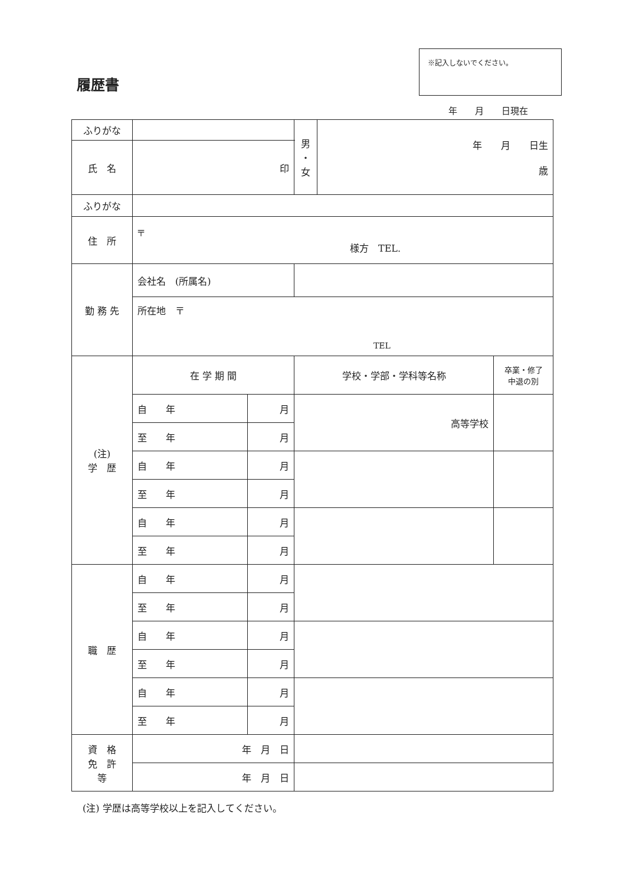※記入しないでください。
履歴書
年　　月　　日現在
| ふりがな | | | | 男 ・ 女 | 年 月 日生 歳 | |
| 氏 名 | 印 | | | | | |
| ふりがな | | | | | | |
| 住 所 | 〒 様方 TEL. | | | | | |
| 勤 務 先 | 会社名 (所属名) | | | | | |
| | 所在地 〒 TEL | | | | | |
| (注) 学 歴 | 在 学 期 間 | | 学校・学部・学科等名称 | | | 卒業・修了 中退の別 |
| | 自 年 | 月 | 高等学校 | | | |
| | 至 年 | 月 | | | | |
| | 自 年 | 月 | | | | |
| | 至 年 | 月 | | | | |
| | 自 年 | 月 | | | | |
| | 至 年 | 月 | | | | |
| 職 歴 | 自 年 | 月 | | | | |
| | 至 年 | 月 | | | | |
| | 自 年 | 月 | | | | |
| | 至 年 | 月 | | | | |
| | 自 年 | 月 | | | | |
| | 至 年 | 月 | | | | |
| 資 格 免 許 等 | 年 月 日 | | | | | |
| | 年 月 日 | | | | | |
(注) 学歴は高等学校以上を記入してください。